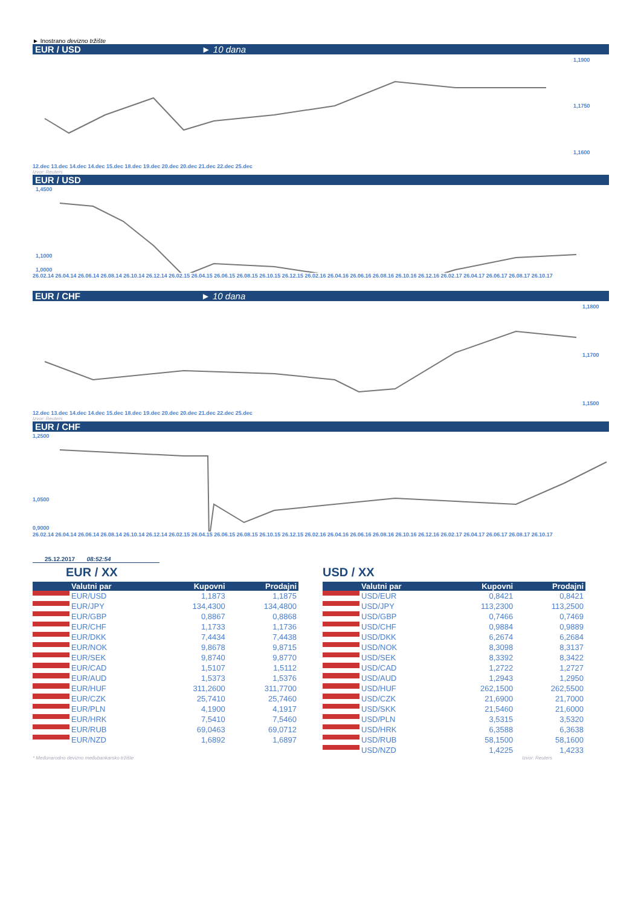► Inostrano devizno tržište
EUR / USD ► 10 dana
1,1900
1,1750
1,1600
12.dec 13.dec 14.dec 14.dec 15.dec 18.dec 19.dec 20.dec 20.dec 21.dec 22.dec 25.dec
Izvor: Reuters
EUR / USD
1,4500
1,1000
1,0000
26.02.14 26.04.14 26.06.14 26.08.14 26.10.14 26.12.14 26.02.15 26.04.15 26.06.15 26.08.15 26.10.15 26.12.15 26.02.16 26.04.16 26.06.16 26.08.16 26.10.16 26.12.16 26.02.17 26.04.17 26.06.17 26.08.17 26.10.17
EUR / CHF ► 10 dana
1,1800
1,1700
1,1500
12.dec 13.dec 14.dec 14.dec 15.dec 18.dec 19.dec 20.dec 20.dec 21.dec 22.dec 25.dec
Izvor: Reuters
EUR / CHF
1,2500
1,0500
0,9000
26.02.14 26.04.14 26.06.14 26.08.14 26.10.14 26.12.14 26.02.15 26.04.15 26.06.15 26.08.15 26.10.15 26.12.15 26.02.16 26.04.16 26.06.16 26.08.16 26.10.16 26.12.16 26.02.17 26.04.17 26.06.17 26.08.17 26.10.17
25.12.2017 08:52:54
EUR / XX
| | Valutni par | Kupovni | Prodajni |
| --- | --- | --- | --- |
| | EUR/USD | 1,1873 | 1,1875 |
| | EUR/JPY | 134,4300 | 134,4800 |
| | EUR/GBP | 0,8867 | 0,8868 |
| | EUR/CHF | 1,1733 | 1,1736 |
| | EUR/DKK | 7,4434 | 7,4438 |
| | EUR/NOK | 9,8678 | 9,8715 |
| | EUR/SEK | 9,8740 | 9,8770 |
| | EUR/CAD | 1,5107 | 1,5112 |
| | EUR/AUD | 1,5373 | 1,5376 |
| | EUR/HUF | 311,2600 | 311,7700 |
| | EUR/CZK | 25,7410 | 25,7460 |
| | EUR/PLN | 4,1900 | 4,1917 |
| | EUR/HRK | 7,5410 | 7,5460 |
| | EUR/RUB | 69,0463 | 69,0712 |
| | EUR/NZD | 1,6892 | 1,6897 |
USD / XX
| | Valutni par | Kupovni | Prodajni |
| --- | --- | --- | --- |
| | USD/EUR | 0,8421 | 0,8421 |
| | USD/JPY | 113,2300 | 113,2500 |
| | USD/GBP | 0,7466 | 0,7469 |
| | USD/CHF | 0,9884 | 0,9889 |
| | USD/DKK | 6,2674 | 6,2684 |
| | USD/NOK | 8,3098 | 8,3137 |
| | USD/SEK | 8,3392 | 8,3422 |
| | USD/CAD | 1,2722 | 1,2727 |
| | USD/AUD | 1,2943 | 1,2950 |
| | USD/HUF | 262,1500 | 262,5500 |
| | USD/CZK | 21,6900 | 21,7000 |
| | USD/SKK | 21,5460 | 21,6000 |
| | USD/PLN | 3,5315 | 3,5320 |
| | USD/HRK | 6,3588 | 6,3638 |
| | USD/RUB | 58,1500 | 58,1600 |
| | USD/NZD | 1,4225 | 1,4233 |
* Međunarodno devizno međubankarsko tržište Izvor: Reuters